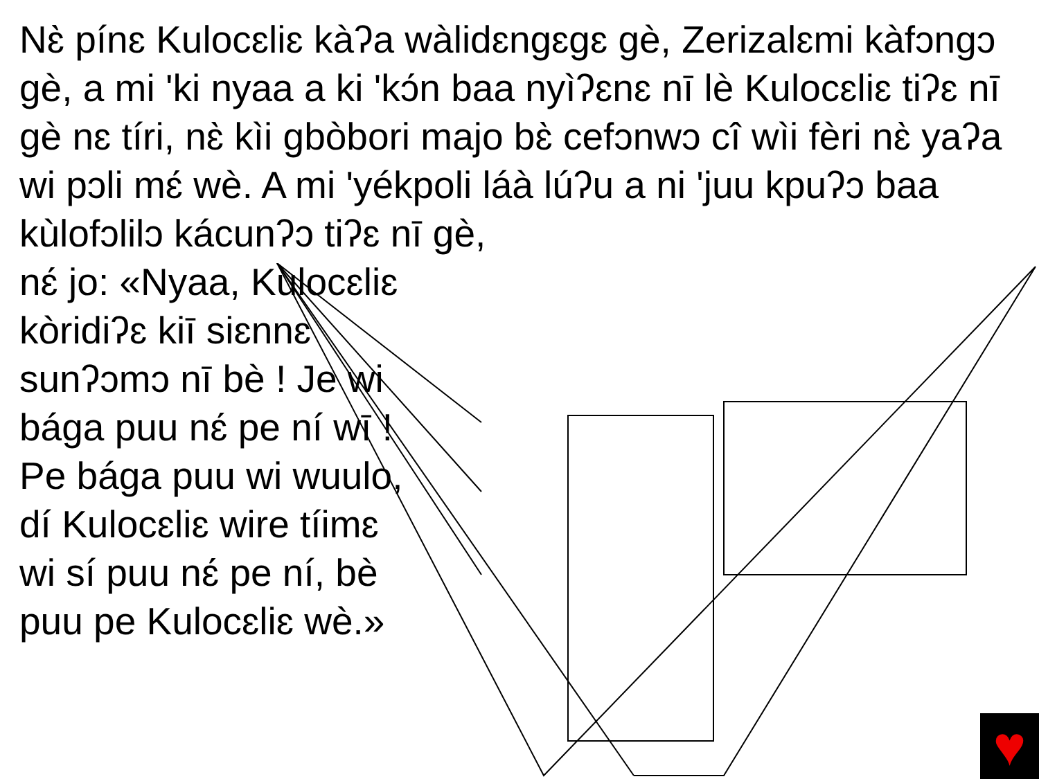Nɛ̀ pínɛ Kulocɛliɛ kàʔa wàlidɛngɛgɛ gè, Zerizalɛmi kàfɔngɔ gè, a mi 'ki nyaa a ki 'kɔ́n baa nyìʔɛnɛ nī lè Kulocɛliɛ tiʔɛ nī gè nɛ tíri, nɛ̀ kìi gbòbori majo bɛ̀ cefɔnwɔ cî wìi fèri nɛ̀ yaʔa wi pɔli mɛ́ wè. A mi 'yékpoli láà lúʔu a ni 'juu kpuʔɔ baa kùlofɔlilɔ kácunʔɔ tiʔɛ nī gè,
nɛ́ jo: «Nyaa, Kulocɛliɛ kòridiʔɛ kiī siɛnnɛ sunʔɔmɔ nī bè ! Je wi bága puu nɛ́ pe ní wī ! Pe bága puu wi wuulo, dí Kulocɛliɛ wire tíimɛ wi sí puu nɛ́ pe ní, bè puu pe Kulocɛliɛ wè.»
♥